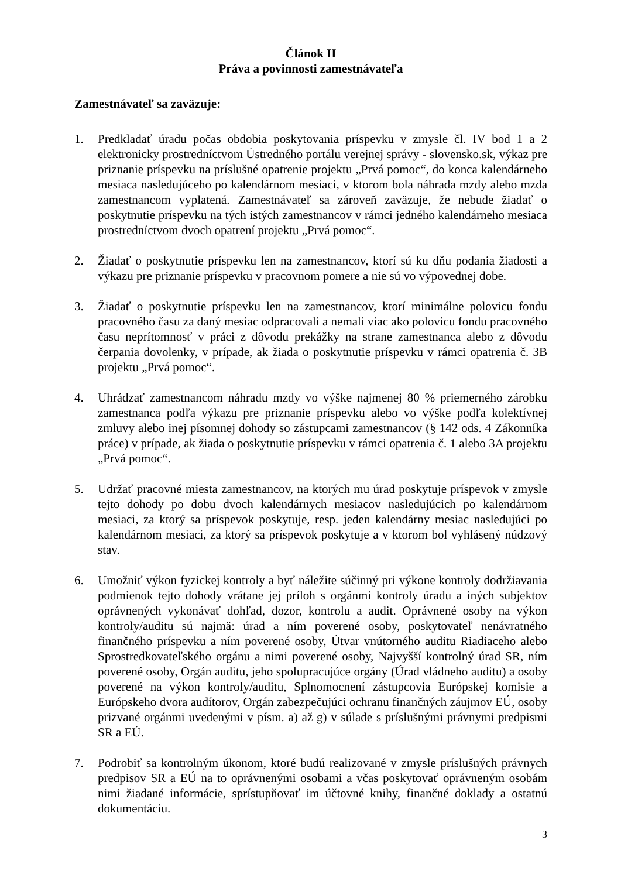Článok II
Práva a povinnosti zamestnávateľa
Zamestnávateľ sa zaväzuje:
1. Predkladať úradu počas obdobia poskytovania príspevku v zmysle čl. IV bod 1 a 2 elektronicky prostredníctvom Ústredného portálu verejnej správy - slovensko.sk, výkaz pre priznanie príspevku na príslušné opatrenie projektu „Prvá pomoc“, do konca kalendárneho mesiaca nasledujúceho po kalendárnom mesiaci, v ktorom bola náhrada mzdy alebo mzda zamestnancom vyplatená. Zamestnávateľ sa zároveň zaväzuje, že nebude žiadať o poskytnutie príspevku na tých istých zamestnancov v rámci jedného kalendárneho mesiaca prostredníctvom dvoch opatrení projektu „Prvá pomoc“.
2. Žiadať o poskytnutie príspevku len na zamestnancov, ktorí sú ku dňu podania žiadosti a výkazu pre priznanie príspevku v pracovnom pomere a nie sú vo výpovednej dobe.
3. Žiadať o poskytnutie príspevku len na zamestnancov, ktorí minimálne polovicu fondu pracovného času za daný mesiac odpracovali a nemali viac ako polovicu fondu pracovného času neprítomnosť v práci z dôvodu prekážky na strane zamestnanca alebo z dôvodu čerpania dovolenky, v prípade, ak žiada o poskytnutie príspevku v rámci opatrenia č. 3B projektu „Prvá pomoc“.
4. Uhrádzať zamestnancom náhradu mzdy vo výške najmenej 80 % priemerného zárobku zamestnanca podľa výkazu pre priznanie príspevku alebo vo výške podľa kolektívnej zmluvy alebo inej písomnej dohody so zástupcami zamestnancov (§ 142 ods. 4 Zákonníka práce) v prípade, ak žiada o poskytnutie príspevku v rámci opatrenia č. 1 alebo 3A projektu „Prvá pomoc“.
5. Udržať pracovné miesta zamestnancov, na ktorých mu úrad poskytuje príspevok v zmysle tejto dohody po dobu dvoch kalendárnych mesiacov nasledujúcich po kalendárnom mesiaci, za ktorý sa príspevok poskytuje, resp. jeden kalendárny mesiac nasledujúci po kalendárnom mesiaci, za ktorý sa príspevok poskytuje a v ktorom bol vyhlásený núdzový stav.
6. Umožniť výkon fyzickej kontroly a byť náležite súčinný pri výkone kontroly dodržiavania podmienok tejto dohody vrátane jej príloh s orgánmi kontroly úradu a iných subjektov oprávnených vykonávať dohľad, dozor, kontrolu a audit. Oprávnené osoby na výkon kontroly/auditu sú najmä: úrad a ním poverené osoby, poskytovateľ nenávratného finančného príspevku a ním poverené osoby, Útvar vnútorného auditu Riadiaceho alebo Sprostredkovateľského orgánu a nimi poverené osoby, Najvyšší kontrolný úrad SR, ním poverené osoby, Orgán auditu, jeho spolupracujúce orgány (Úrad vládneho auditu) a osoby poverené na výkon kontroly/auditu, Splnomocnení zástupcovia Európskej komisie a Európskeho dvora audítorov, Orgán zabezpečujúci ochranu finančných záujmov EÚ, osoby prizvané orgánmi uvedenými v písm. a) až g) v súlade s príslušnými právnymi predpismi SR a EÚ.
7. Podrobiť sa kontrolným úkonom, ktoré budú realizované v zmysle príslušných právnych predpisov SR a EÚ na to oprávnenými osobami a včas poskytovať oprávneným osobám nimi žiadané informácie, sprístupňovať im účtovné knihy, finančné doklady a ostatnú dokumentáciu.
3